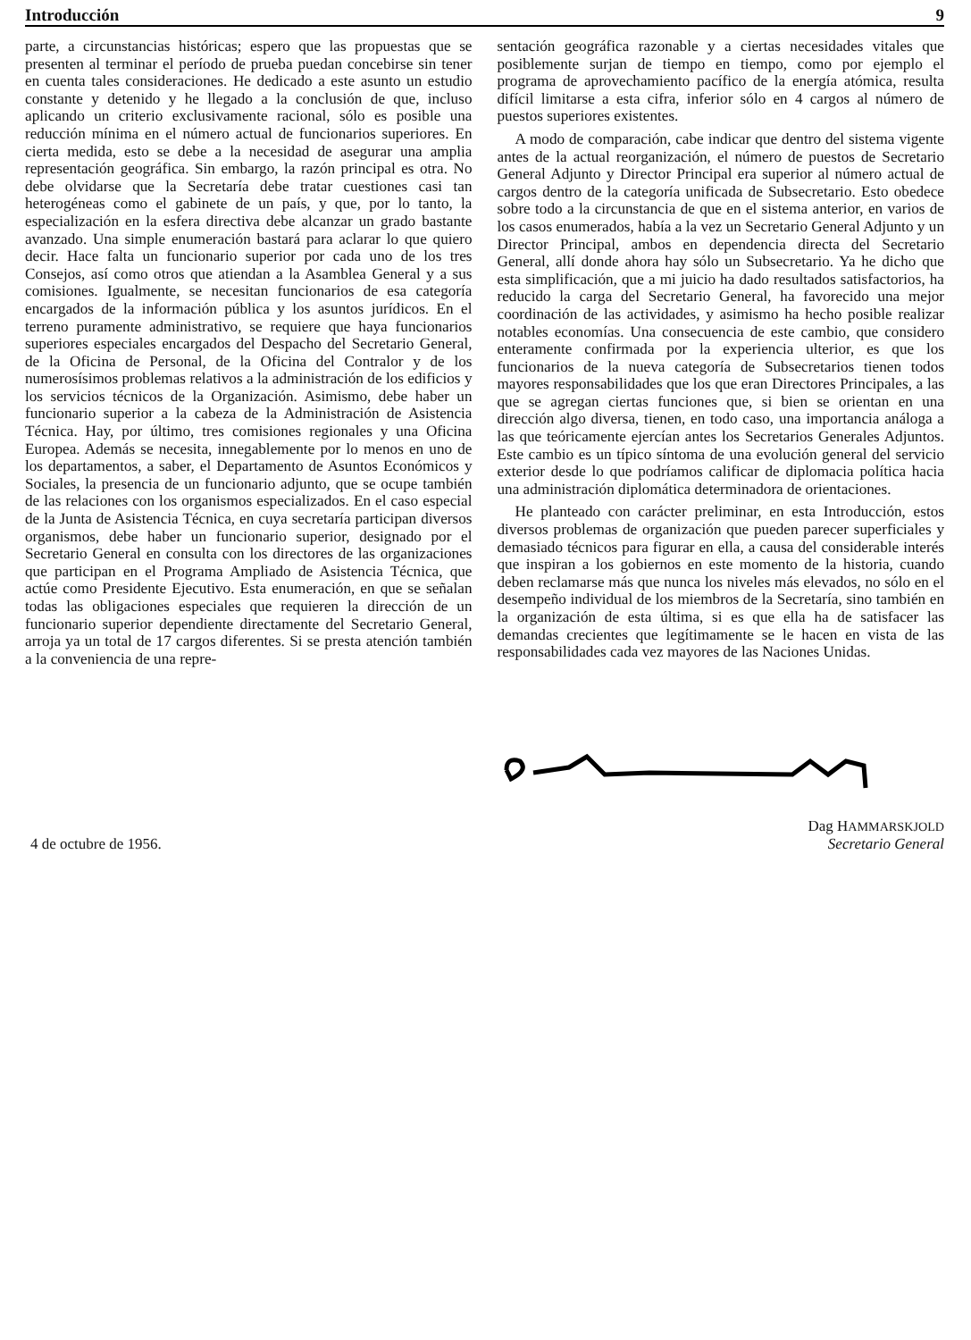Introducción 9
parte, a circunstancias históricas; espero que las propuestas que se presenten al terminar el período de prueba puedan concebirse sin tener en cuenta tales consideraciones. He dedicado a este asunto un estudio constante y detenido y he llegado a la conclusión de que, incluso aplicando un criterio exclusivamente racional, sólo es posible una reducción mínima en el número actual de funcionarios superiores. En cierta medida, esto se debe a la necesidad de asegurar una amplia representación geográfica. Sin embargo, la razón principal es otra. No debe olvidarse que la Secretaría debe tratar cuestiones casi tan heterogéneas como el gabinete de un país, y que, por lo tanto, la especialización en la esfera directiva debe alcanzar un grado bastante avanzado. Una simple enumeración bastará para aclarar lo que quiero decir. Hace falta un funcionario superior por cada uno de los tres Consejos, así como otros que atiendan a la Asamblea General y a sus comisiones. Igualmente, se necesitan funcionarios de esa categoría encargados de la información pública y los asuntos jurídicos. En el terreno puramente administrativo, se requiere que haya funcionarios superiores especiales encargados del Despacho del Secretario General, de la Oficina de Personal, de la Oficina del Contralor y de los numerosísimos problemas relativos a la administración de los edificios y los servicios técnicos de la Organización. Asimismo, debe haber un funcionario superior a la cabeza de la Administración de Asistencia Técnica. Hay, por último, tres comisiones regionales y una Oficina Europea. Además se necesita, innegablemente por lo menos en uno de los departamentos, a saber, el Departamento de Asuntos Económicos y Sociales, la presencia de un funcionario adjunto, que se ocupe también de las relaciones con los organismos especializados. En el caso especial de la Junta de Asistencia Técnica, en cuya secretaría participan diversos organismos, debe haber un funcionario superior, designado por el Secretario General en consulta con los directores de las organizaciones que participan en el Programa Ampliado de Asistencia Técnica, que actúe como Presidente Ejecutivo. Esta enumeración, en que se señalan todas las obligaciones especiales que requieren la dirección de un funcionario superior dependiente directamente del Secretario General, arroja ya un total de 17 cargos diferentes. Si se presta atención también a la conveniencia de una repre-
sentación geográfica razonable y a ciertas necesidades vitales que posiblemente surjan de tiempo en tiempo, como por ejemplo el programa de aprovechamiento pacífico de la energía atómica, resulta difícil limitarse a esta cifra, inferior sólo en 4 cargos al número de puestos superiores existentes.
A modo de comparación, cabe indicar que dentro del sistema vigente antes de la actual reorganización, el número de puestos de Secretario General Adjunto y Director Principal era superior al número actual de cargos dentro de la categoría unificada de Subsecretario. Esto obedece sobre todo a la circunstancia de que en el sistema anterior, en varios de los casos enumerados, había a la vez un Secretario General Adjunto y un Director Principal, ambos en dependencia directa del Secretario General, allí donde ahora hay sólo un Subsecretario. Ya he dicho que esta simplificación, que a mi juicio ha dado resultados satisfactorios, ha reducido la carga del Secretario General, ha favorecido una mejor coordinación de las actividades, y asimismo ha hecho posible realizar notables economías. Una consecuencia de este cambio, que considero enteramente confirmada por la experiencia ulterior, es que los funcionarios de la nueva categoría de Subsecretarios tienen todos mayores responsabilidades que los que eran Directores Principales, a las que se agregan ciertas funciones que, si bien se orientan en una dirección algo diversa, tienen, en todo caso, una importancia análoga a las que teóricamente ejercían antes los Secretarios Generales Adjuntos. Este cambio es un típico síntoma de una evolución general del servicio exterior desde lo que podríamos calificar de diplomacia política hacia una administración diplomática determinadora de orientaciones.
He planteado con carácter preliminar, en esta Introducción, estos diversos problemas de organización que pueden parecer superficiales y demasiado técnicos para figurar en ella, a causa del considerable interés que inspiran a los gobiernos en este momento de la historia, cuando deben reclamarse más que nunca los niveles más elevados, no sólo en el desempeño individual de los miembros de la Secretaría, sino también en la organización de esta última, si es que ella ha de satisfacer las demandas crecientes que legítimamente se le hacen en vista de las responsabilidades cada vez mayores de las Naciones Unidas.
4 de octubre de 1956. Dag HAMMARSKJOLD
Secretario General